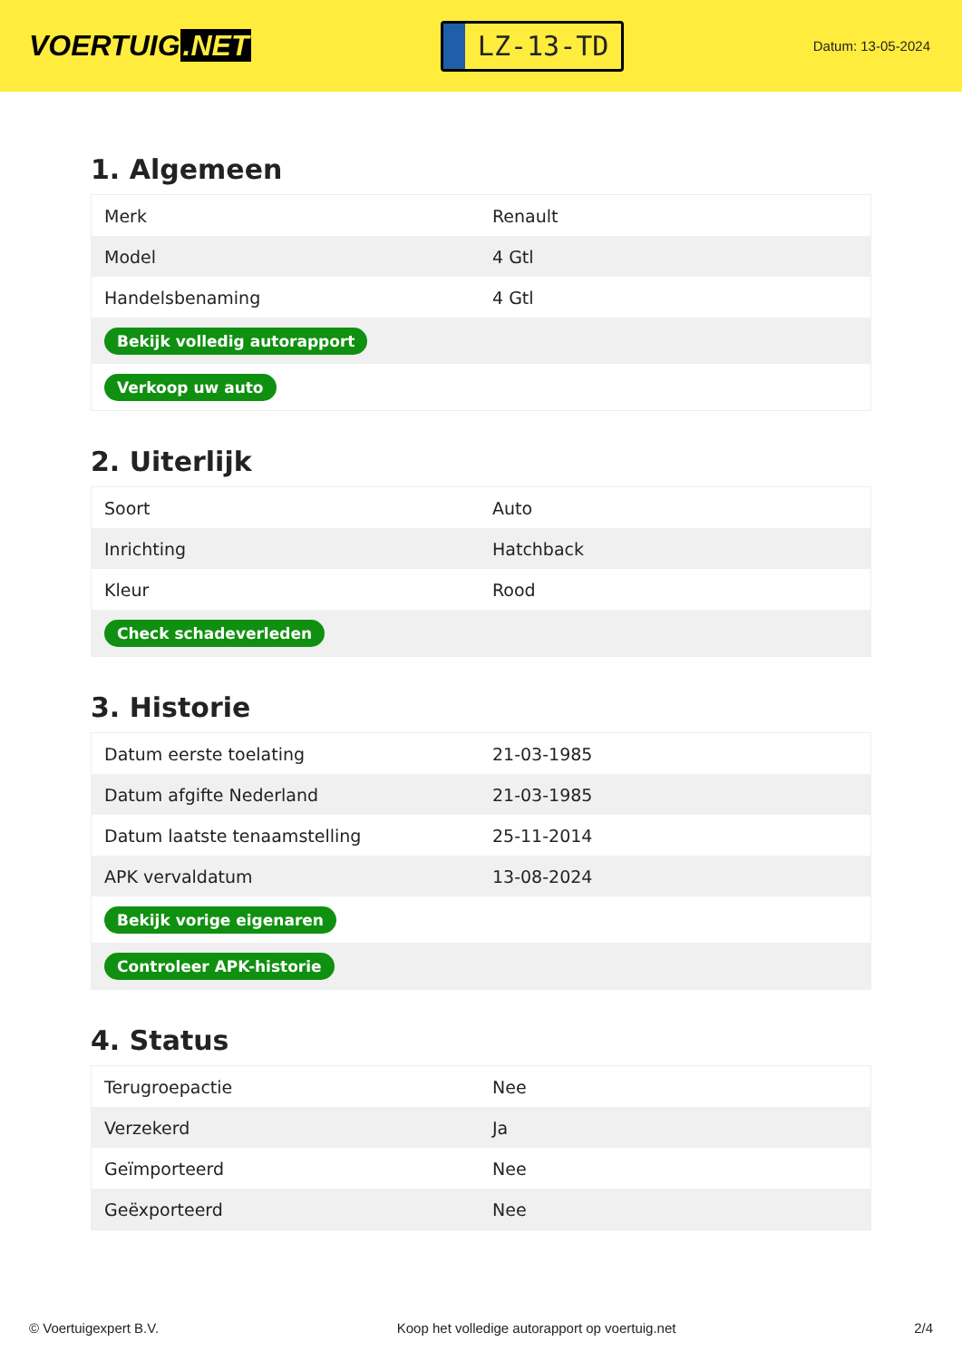VOERTUIG.NET
LZ-13-TD
Datum: 13-05-2024
1. Algemeen
| Merk | Renault |
| Model | 4 Gtl |
| Handelsbenaming | 4 Gtl |
| Bekijk volledig autorapport | |
| Verkoop uw auto | |
2. Uiterlijk
| Soort | Auto |
| Inrichting | Hatchback |
| Kleur | Rood |
| Check schadeverleden | |
3. Historie
| Datum eerste toelating | 21-03-1985 |
| Datum afgifte Nederland | 21-03-1985 |
| Datum laatste tenaamstelling | 25-11-2014 |
| APK vervaldatum | 13-08-2024 |
| Bekijk vorige eigenaren | |
| Controleer APK-historie | |
4. Status
| Terugroepactie | Nee |
| Verzekerd | Ja |
| Geïmporteerd | Nee |
| Geëxporteerd | Nee |
© Voertuigexpert B.V. Koop het volledige autorapport op voertuig.net 2/4